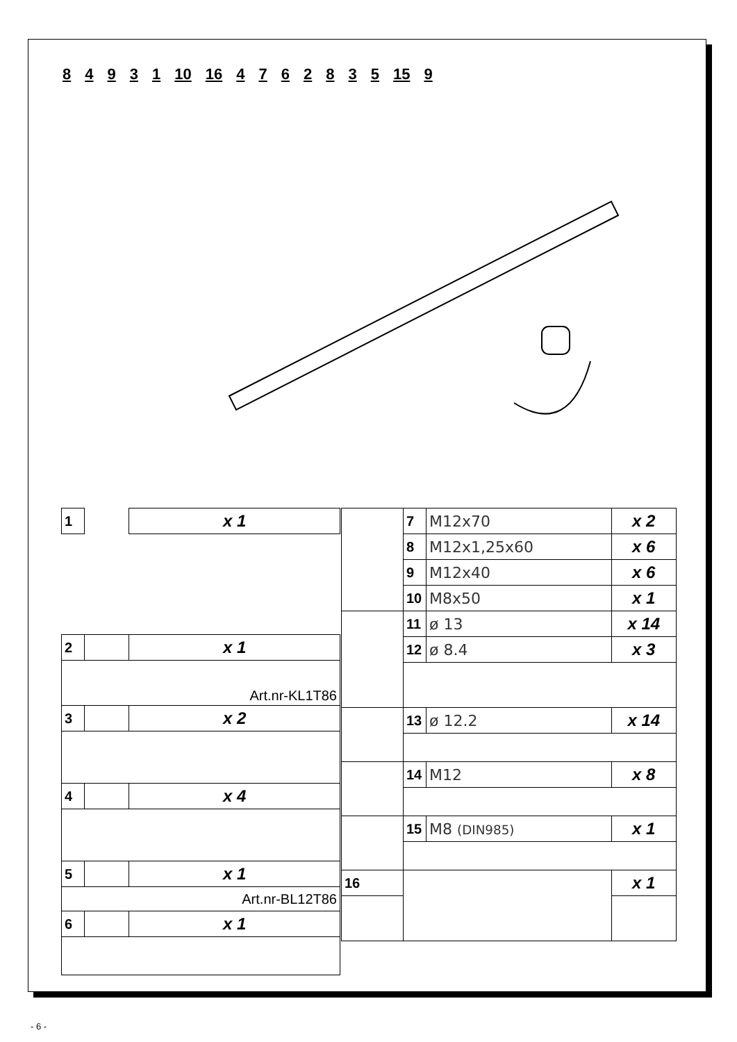84931 10 16 4762835 15 9
| 1 | | x 1 |
| 2 | | x 1 |
| Art.nr-KL1T86 | | |
| 3 | | x 2 |
| 4 | | x 4 |
| 5 | | x 1 |
| Art.nr-BL12T86 | | |
| 6 | | x 1 |
| | 7 | M12x70 | x 2 |
| | 8 | M12x1,25x60 | x 6 |
| | 9 | M12x40 | x 6 |
| | 10 | M8x50 | x 1 |
| | 11 | ø 13 | x 14 |
| | 12 | ø 8.4 | x 3 |
| | 13 | ø 12.2 | x 14 |
| | 14 | M12 | x 8 |
| | 15 | M8 (DIN985) | x 1 |
| 16 | | | x 1 |
- 6 -